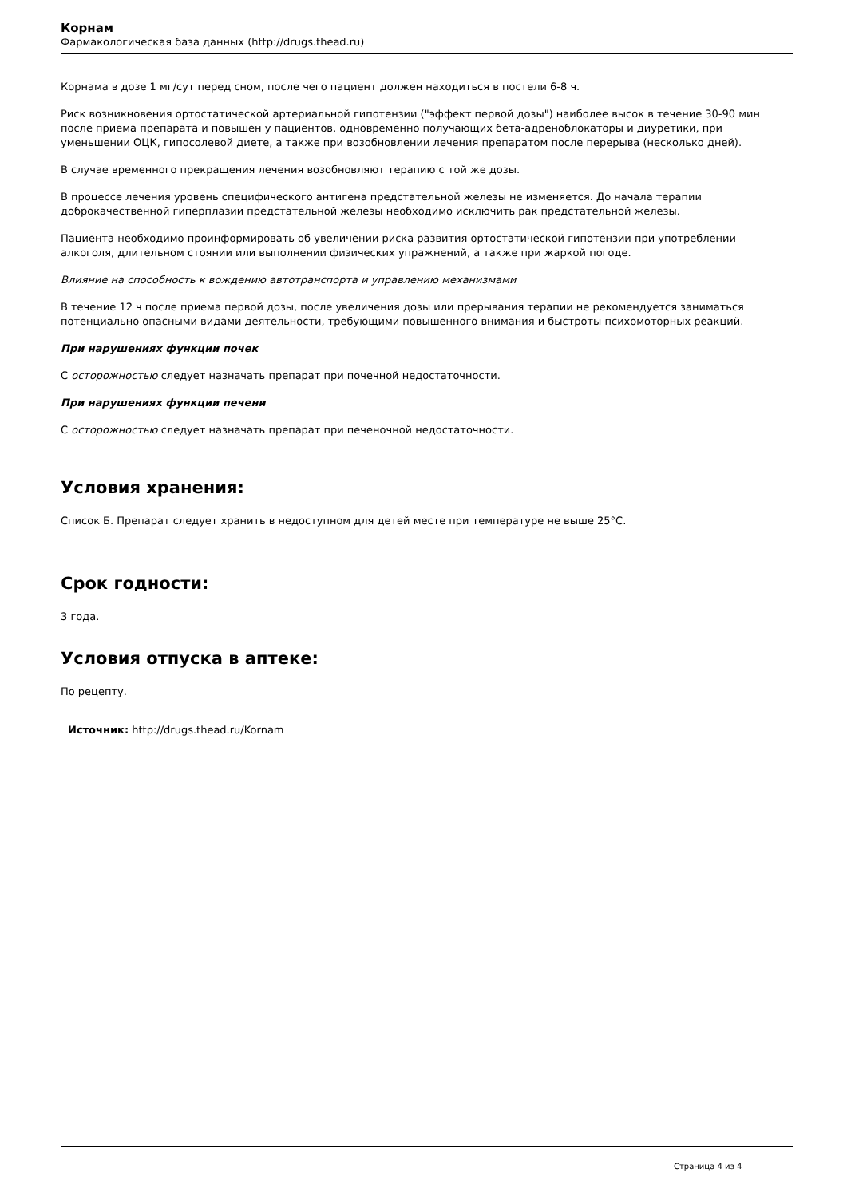Корнам
Фармакологическая база данных (http://drugs.thead.ru)
Корнама в дозе 1 мг/сут перед сном, после чего пациент должен находиться в постели 6-8 ч.
Риск возникновения ортостатической артериальной гипотензии ("эффект первой дозы") наиболее высок в течение 30-90 мин после приема препарата и повышен у пациентов, одновременно получающих бета-адреноблокаторы и диуретики, при уменьшении ОЦК, гипосолевой диете, а также при возобновлении лечения препаратом после перерыва (несколько дней).
В случае временного прекращения лечения возобновляют терапию с той же дозы.
В процессе лечения уровень специфического антигена предстательной железы не изменяется. До начала терапии доброкачественной гиперплазии предстательной железы необходимо исключить рак предстательной железы.
Пациента необходимо проинформировать об увеличении риска развития ортостатической гипотензии при употреблении алкоголя, длительном стоянии или выполнении физических упражнений, а также при жаркой погоде.
Влияние на способность к вождению автотранспорта и управлению механизмами
В течение 12 ч после приема первой дозы, после увеличения дозы или прерывания терапии не рекомендуется заниматься потенциально опасными видами деятельности, требующими повышенного внимания и быстроты психомоторных реакций.
При нарушениях функции почек
С осторожностью следует назначать препарат при почечной недостаточности.
При нарушениях функции печени
С осторожностью следует назначать препарат при печеночной недостаточности.
Условия хранения:
Список Б. Препарат следует хранить в недоступном для детей месте при температуре не выше 25°С.
Срок годности:
3 года.
Условия отпуска в аптеке:
По рецепту.
Источник: http://drugs.thead.ru/Kornam
Страница 4 из 4